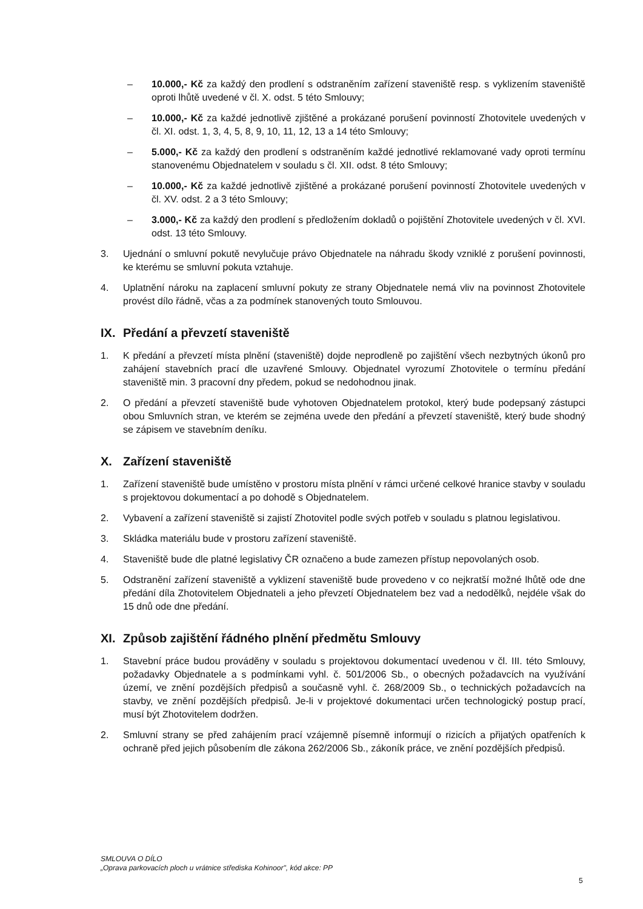– 10.000,- Kč za každý den prodlení s odstraněním zařízení staveniště resp. s vyklizením staveniště oproti lhůtě uvedené v čl. X. odst. 5 této Smlouvy;
– 10.000,- Kč za každé jednotlivě zjištěné a prokázané porušení povinností Zhotovitele uvedených v čl. XI. odst. 1, 3, 4, 5, 8, 9, 10, 11, 12, 13 a 14 této Smlouvy;
– 5.000,- Kč za každý den prodlení s odstraněním každé jednotlivé reklamované vady oproti termínu stanovenému Objednatelem v souladu s čl. XII. odst. 8 této Smlouvy;
– 10.000,- Kč za každé jednotlivě zjištěné a prokázané porušení povinností Zhotovitele uvedených v čl. XV. odst. 2 a 3 této Smlouvy;
– 3.000,- Kč za každý den prodlení s předložením dokladů o pojištění Zhotovitele uvedených v čl. XVI. odst. 13 této Smlouvy.
3. Ujednání o smluvní pokutě nevylučuje právo Objednatele na náhradu škody vzniklé z porušení povinnosti, ke kterému se smluvní pokuta vztahuje.
4. Uplatnění nároku na zaplacení smluvní pokuty ze strany Objednatele nemá vliv na povinnost Zhotovitele provést dílo řádně, včas a za podmínek stanovených touto Smlouvou.
IX. Předání a převzetí staveniště
1. K předání a převzetí místa plnění (staveniště) dojde neprodleně po zajištění všech nezbytných úkonů pro zahájení stavebních prací dle uzavřené Smlouvy. Objednatel vyrozumí Zhotovitele o termínu předání staveniště min. 3 pracovní dny předem, pokud se nedohodnou jinak.
2. O předání a převzetí staveniště bude vyhotoven Objednatelem protokol, který bude podepsaný zástupci obou Smluvních stran, ve kterém se zejména uvede den předání a převzetí staveniště, který bude shodný se zápisem ve stavebním deníku.
X. Zařízení staveniště
1. Zařízení staveniště bude umístěno v prostoru místa plnění v rámci určené celkové hranice stavby v souladu s projektovou dokumentací a po dohodě s Objednatelem.
2. Vybavení a zařízení staveniště si zajistí Zhotovitel podle svých potřeb v souladu s platnou legislativou.
3. Skládka materiálu bude v prostoru zařízení staveniště.
4. Staveniště bude dle platné legislativy ČR označeno a bude zamezen přístup nepovolaných osob.
5. Odstranění zařízení staveniště a vyklizení staveniště bude provedeno v co nejkratší možné lhůtě ode dne předání díla Zhotovitelem Objednateli a jeho převzetí Objednatelem bez vad a nedodělků, nejdéle však do 15 dnů ode dne předání.
XI. Způsob zajištění řádného plnění předmětu Smlouvy
1. Stavební práce budou prováděny v souladu s projektovou dokumentací uvedenou v čl. III. této Smlouvy, požadavky Objednatele a s podmínkami vyhl. č. 501/2006 Sb., o obecných požadavcích na využívání území, ve znění pozdějších předpisů a současně vyhl. č. 268/2009 Sb., o technických požadavcích na stavby, ve znění pozdějších předpisů. Je-li v projektové dokumentaci určen technologický postup prací, musí být Zhotovitelem dodržen.
2. Smluvní strany se před zahájením prací vzájemně písemně informují o rizicích a přijatých opatřeních k ochraně před jejich působením dle zákona 262/2006 Sb., zákoník práce, ve znění pozdějších předpisů.
SMLOUVA O DÍLO
„Oprava parkovacích ploch u vrátnice střediska Kohinoor", kód akce: PP
5